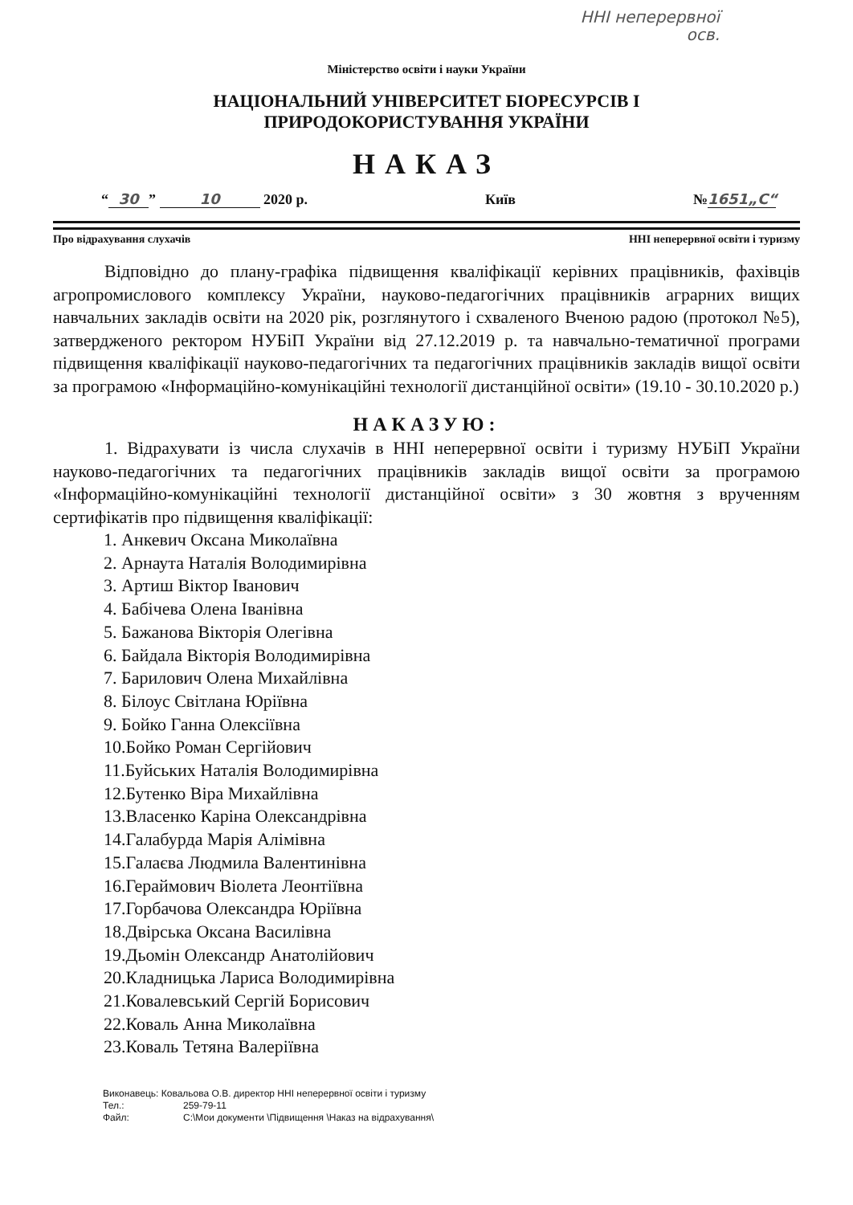ННІ неперервної
осв.
Міністерство освіти і науки України
НАЦІОНАЛЬНИЙ УНІВЕРСИТЕТ БІОРЕСУРСІВ І
ПРИРОДОКОРИСТУВАННЯ УКРАЇНИ
НАКАЗ
“30” 10 2020 р.
Київ
№ 1651„С“
Про відрахування слухачів ННІ неперервної освіти і туризму
Відповідно до плану-графіка підвищення кваліфікації керівних працівників, фахівців агропромислового комплексу України, науково-педагогічних працівників аграрних вищих навчальних закладів освіти на 2020 рік, розглянутого і схваленого Вченою радою (протокол №5), затвердженого ректором НУБіП України від 27.12.2019 р. та навчально-тематичної програми підвищення кваліфікації науково-педагогічних та педагогічних працівників закладів вищої освіти за програмою «Інформаційно-комунікаційні технології дистанційної освіти» (19.10 - 30.10.2020 р.)
НАКАЗУЮ:
1. Відрахувати із числа слухачів в ННІ неперервної освіти і туризму НУБіП України науково-педагогічних та педагогічних працівників закладів вищої освіти за програмою «Інформаційно-комунікаційні технології дистанційної освіти» з 30 жовтня з врученням сертифікатів про підвищення кваліфікації:
1. Анкевич Оксана Миколаївна
2. Арнаута Наталія Володимирівна
3. Артиш Віктор Іванович
4. Бабічева Олена Іванівна
5. Бажанова Вікторія Олегівна
6. Байдала Вікторія Володимирівна
7. Барилович Олена Михайлівна
8. Білоус Світлана Юріївна
9. Бойко Ганна Олексіївна
10.Бойко Роман Сергійович
11.Буйських Наталія Володимирівна
12.Бутенко Віра Михайлівна
13.Власенко Каріна Олександрівна
14.Галабурда Марія Алімівна
15.Галаєва Людмила Валентинівна
16.Гераймович Віолета Леонтіївна
17.Горбачова Олександра Юріївна
18.Двірська Оксана Василівна
19.Дьомін Олександр Анатолійович
20.Кладницька Лариса Володимирівна
21.Ковалевський Сергій Борисович
22.Коваль Анна Миколаївна
23.Коваль Тетяна Валеріївна
Виконавець: Ковальова О.В. директор ННІ неперервної освіти і туризму
Тел.: 259-79-11
Файл: C:\Мои документи \Підвищення \Наказ на відрахування\